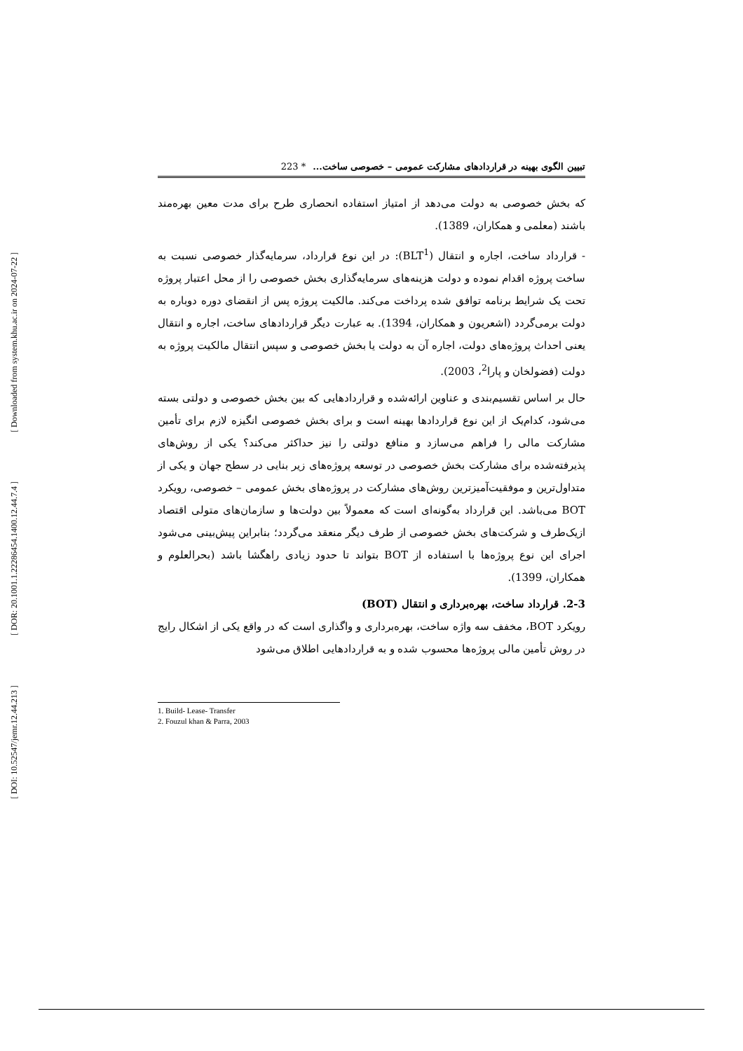[ Downloaded from system.khu.ac.ir on 2024-07-22 ]
[ DOR: 20.1001.1.22286454.1400.12.44.7.4 ]
[ DOI: 10.52547/jemr.12.44.213 ]
تبیین الگوی بهینه در قراردادهای مشارکت عمومی – خصوصی ساخت... * 223
که بخش خصوصی به دولت می‌دهد از امتیاز استفاده انحصاری طرح برای مدت معین بهره‌مند باشند (معلمی و همکاران، 1389).
- قرارداد ساخت، اجاره و انتقال (BLT<sup>1</sup>): در این نوع قرارداد، سرمایه‌گذار خصوصی نسبت به ساخت پروژه اقدام نموده و دولت هزینه‌های سرمایه‌گذاری بخش خصوصی را از محل اعتبار پروژه تحت یک شرایط برنامه توافق شده پرداخت می‌کند. مالکیت پروژه پس از انقضای دوره دوباره به دولت برمی‌گردد (اشعریون و همکاران، 1394). به عبارت دیگر قراردادهای ساخت، اجاره و انتقال یعنی احداث پروژه‌های دولت، اجاره آن به دولت یا بخش خصوصی و سپس انتقال مالکیت پروژه به دولت (فضولخان و پارا<sup>2</sup>، 2003).
حال بر اساس تقسیم‌بندی و عناوین ارائه‌شده و قراردادهایی که بین بخش خصوصی و دولتی بسته می‌شود، کدام‌یک از این نوع قراردادها بهینه است و برای بخش خصوصی انگیزه لازم برای تأمین مشارکت مالی را فراهم می‌سازد و منافع دولتی را نیز حداکثر می‌کند؟ یکی از روش‌های پذیرفته‌شده برای مشارکت بخش خصوصی در توسعه پروژه‌های زیر بنایی در سطح جهان و یکی از متداول‌ترین و موفقیت‌آمیزترین روش‌های مشارکت در پروژه‌های بخش عمومی – خصوصی، رویکرد BOT می‌باشد. این قرارداد به‌گونه‌ای است که معمولاً بین دولت‌ها و سازمان‌های متولی اقتصاد ازیک‌طرف و شرکت‌های بخش خصوصی از طرف دیگر منعقد می‌گردد؛ بنابراین پیش‌بینی می‌شود اجرای این نوع پروژه‌ها با استفاده از BOT بتواند تا حدود زیادی راهگشا باشد (بحرالعلوم و همکاران، 1399).
2-3. قرارداد ساخت، بهره‌برداری و انتقال (BOT)
رویکرد BOT، مخفف سه واژه ساخت، بهره‌برداری و واگذاری است که در واقع یکی از اشکال رایج در روش تأمین مالی پروژه‌ها محسوب شده و به قراردادهایی اطلاق می‌شود
1. Build- Lease- Transfer
2. Fouzul khan & Parra, 2003